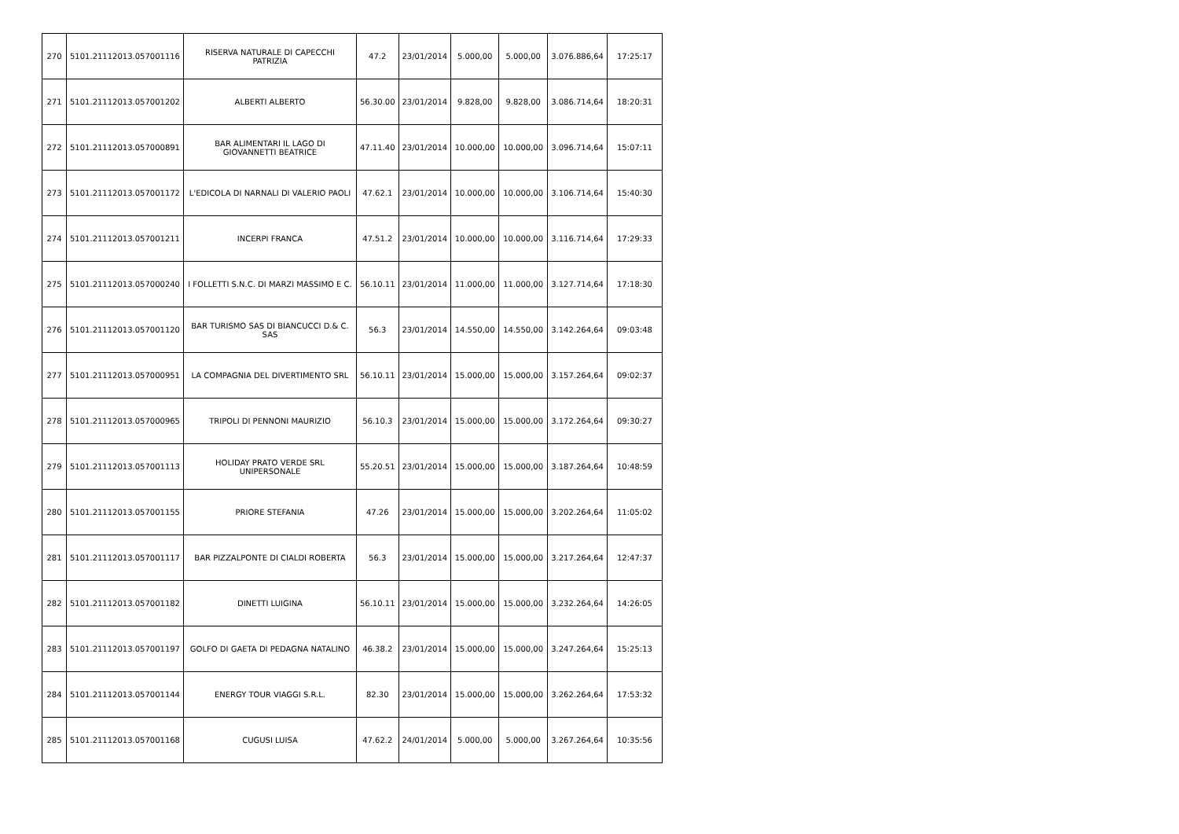| 270 | 5101.21112013.057001116 | RISERVA NATURALE DI CAPECCHI PATRIZIA | 47.2 | 23/01/2014 | 5.000,00 | 5.000,00 | 3.076.886,64 | 17:25:17 |
| 271 | 5101.21112013.057001202 | ALBERTI ALBERTO | 56.30.00 | 23/01/2014 | 9.828,00 | 9.828,00 | 3.086.714,64 | 18:20:31 |
| 272 | 5101.21112013.057000891 | BAR ALIMENTARI IL LAGO DI GIOVANNETTI BEATRICE | 47.11.40 | 23/01/2014 | 10.000,00 | 10.000,00 | 3.096.714,64 | 15:07:11 |
| 273 | 5101.21112013.057001172 | L'EDICOLA DI NARNALI DI VALERIO PAOLI | 47.62.1 | 23/01/2014 | 10.000,00 | 10.000,00 | 3.106.714,64 | 15:40:30 |
| 274 | 5101.21112013.057001211 | INCERPI FRANCA | 47.51.2 | 23/01/2014 | 10.000,00 | 10.000,00 | 3.116.714,64 | 17:29:33 |
| 275 | 5101.21112013.057000240 | I FOLLETTI S.N.C. DI MARZI MASSIMO E C. | 56.10.11 | 23/01/2014 | 11.000,00 | 11.000,00 | 3.127.714,64 | 17:18:30 |
| 276 | 5101.21112013.057001120 | BAR TURISMO SAS DI BIANCUCCI D.& C. SAS | 56.3 | 23/01/2014 | 14.550,00 | 14.550,00 | 3.142.264,64 | 09:03:48 |
| 277 | 5101.21112013.057000951 | LA COMPAGNIA DEL DIVERTIMENTO SRL | 56.10.11 | 23/01/2014 | 15.000,00 | 15.000,00 | 3.157.264,64 | 09:02:37 |
| 278 | 5101.21112013.057000965 | TRIPOLI DI PENNONI MAURIZIO | 56.10.3 | 23/01/2014 | 15.000,00 | 15.000,00 | 3.172.264,64 | 09:30:27 |
| 279 | 5101.21112013.057001113 | HOLIDAY PRATO VERDE SRL UNIPERSONALE | 55.20.51 | 23/01/2014 | 15.000,00 | 15.000,00 | 3.187.264,64 | 10:48:59 |
| 280 | 5101.21112013.057001155 | PRIORE STEFANIA | 47.26 | 23/01/2014 | 15.000,00 | 15.000,00 | 3.202.264,64 | 11:05:02 |
| 281 | 5101.21112013.057001117 | BAR PIZZALPONTE DI CIALDI ROBERTA | 56.3 | 23/01/2014 | 15.000,00 | 15.000,00 | 3.217.264,64 | 12:47:37 |
| 282 | 5101.21112013.057001182 | DINETTI LUIGINA | 56.10.11 | 23/01/2014 | 15.000,00 | 15.000,00 | 3.232.264,64 | 14:26:05 |
| 283 | 5101.21112013.057001197 | GOLFO DI GAETA DI PEDAGNA NATALINO | 46.38.2 | 23/01/2014 | 15.000,00 | 15.000,00 | 3.247.264,64 | 15:25:13 |
| 284 | 5101.21112013.057001144 | ENERGY TOUR VIAGGI S.R.L. | 82.30 | 23/01/2014 | 15.000,00 | 15.000,00 | 3.262.264,64 | 17:53:32 |
| 285 | 5101.21112013.057001168 | CUGUSI LUISA | 47.62.2 | 24/01/2014 | 5.000,00 | 5.000,00 | 3.267.264,64 | 10:35:56 |